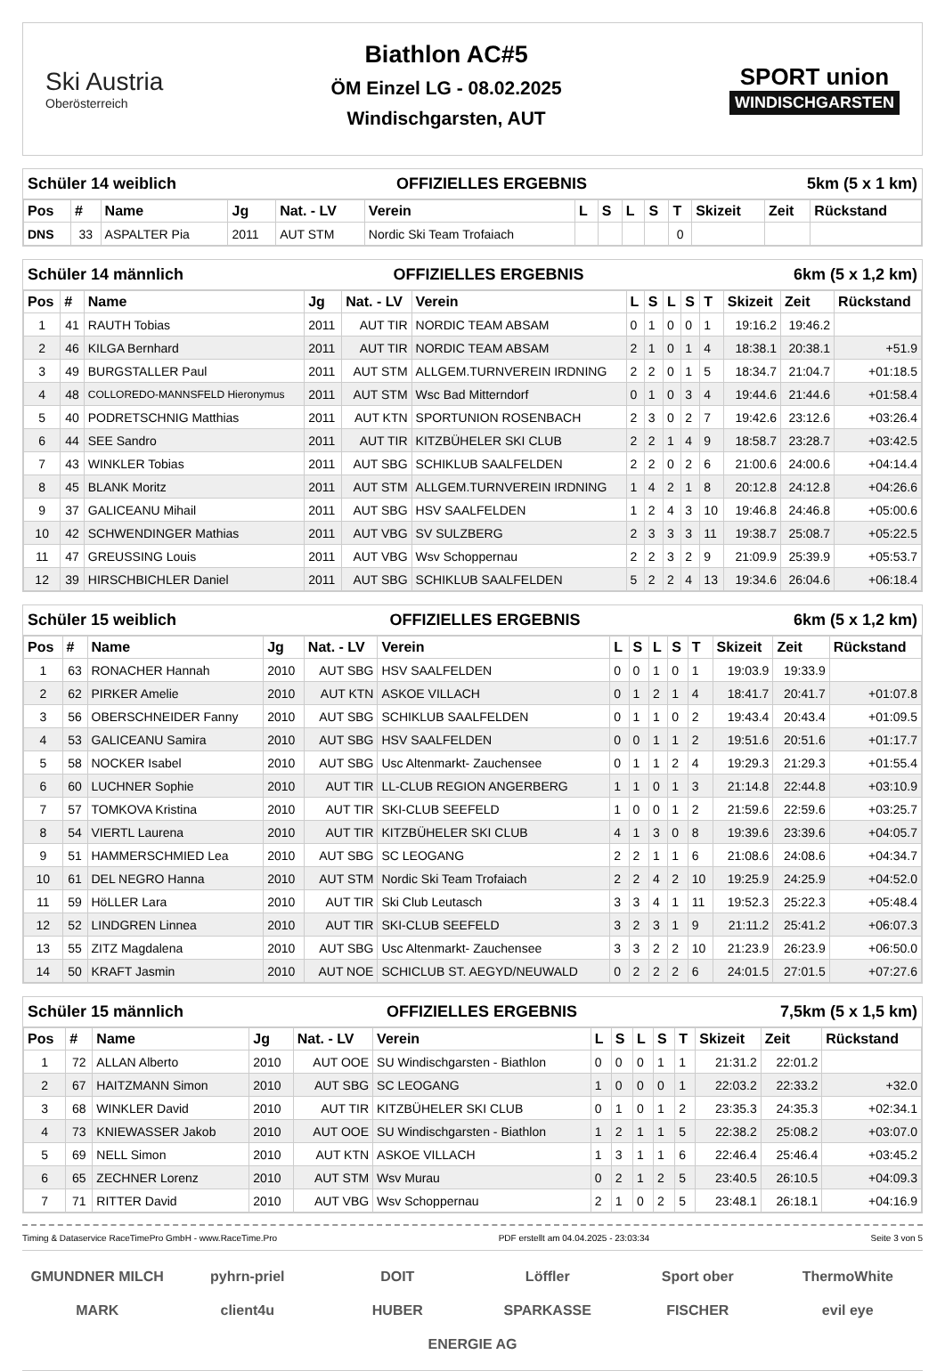Ski Austria
Oberösterreich
Biathlon AC#5
ÖM Einzel LG - 08.02.2025
Windischgarsten, AUT
SPORT union
WINDISCHGARSTEN
Schüler 14 weiblich OFFIZIELLES ERGEBNIS 5km (5 x 1 km)
| Pos | # | Name | Jg | Nat. - LV | Verein | L | S | L | S | T | Skizeit | Zeit | Rückstand |
| --- | --- | --- | --- | --- | --- | --- | --- | --- | --- | --- | --- | --- | --- |
| DNS | 33 | ASPALTER Pia | 2011 | AUT STM | Nordic Ski Team Trofaiach | | | | | 0 | | | |
Schüler 14 männlich OFFIZIELLES ERGEBNIS 6km (5 x 1,2 km)
| Pos | # | Name | Jg | Nat. - LV | Verein | L | S | L | S | T | Skizeit | Zeit | Rückstand |
| --- | --- | --- | --- | --- | --- | --- | --- | --- | --- | --- | --- | --- | --- |
| 1 | 41 | RAUTH Tobias | 2011 | AUT TIR | NORDIC TEAM ABSAM | 0 | 1 | 0 | 0 | 1 | 19:16.2 | 19:46.2 | |
| 2 | 46 | KILGA Bernhard | 2011 | AUT TIR | NORDIC TEAM ABSAM | 2 | 1 | 0 | 1 | 4 | 18:38.1 | 20:38.1 | +51.9 |
| 3 | 49 | BURGSTALLER Paul | 2011 | AUT STM | ALLGEM.TURNVEREIN IRDNING | 2 | 2 | 0 | 1 | 5 | 18:34.7 | 21:04.7 | +01:18.5 |
| 4 | 48 | COLLOREDO-MANNSFELD Hieronymus | 2011 | AUT STM | Wsc Bad Mitterndorf | 0 | 1 | 0 | 3 | 4 | 19:44.6 | 21:44.6 | +01:58.4 |
| 5 | 40 | PODRETSCHNIG Matthias | 2011 | AUT KTN | SPORTUNION ROSENBACH | 2 | 3 | 0 | 2 | 7 | 19:42.6 | 23:12.6 | +03:26.4 |
| 6 | 44 | SEE Sandro | 2011 | AUT TIR | KITZBÜHELER SKI CLUB | 2 | 2 | 1 | 4 | 9 | 18:58.7 | 23:28.7 | +03:42.5 |
| 7 | 43 | WINKLER Tobias | 2011 | AUT SBG | SCHIKLUB SAALFELDEN | 2 | 2 | 0 | 2 | 6 | 21:00.6 | 24:00.6 | +04:14.4 |
| 8 | 45 | BLANK Moritz | 2011 | AUT STM | ALLGEM.TURNVEREIN IRDNING | 1 | 4 | 2 | 1 | 8 | 20:12.8 | 24:12.8 | +04:26.6 |
| 9 | 37 | GALICEANU Mihail | 2011 | AUT SBG | HSV SAALFELDEN | 1 | 2 | 4 | 3 | 10 | 19:46.8 | 24:46.8 | +05:00.6 |
| 10 | 42 | SCHWENDINGER Mathias | 2011 | AUT VBG | SV SULZBERG | 2 | 3 | 3 | 3 | 11 | 19:38.7 | 25:08.7 | +05:22.5 |
| 11 | 47 | GREUSSING Louis | 2011 | AUT VBG | Wsv Schoppernau | 2 | 2 | 3 | 2 | 9 | 21:09.9 | 25:39.9 | +05:53.7 |
| 12 | 39 | HIRSCHBICHLER Daniel | 2011 | AUT SBG | SCHIKLUB SAALFELDEN | 5 | 2 | 2 | 4 | 13 | 19:34.6 | 26:04.6 | +06:18.4 |
Schüler 15 weiblich OFFIZIELLES ERGEBNIS 6km (5 x 1,2 km)
| Pos | # | Name | Jg | Nat. - LV | Verein | L | S | L | S | T | Skizeit | Zeit | Rückstand |
| --- | --- | --- | --- | --- | --- | --- | --- | --- | --- | --- | --- | --- | --- |
| 1 | 63 | RONACHER Hannah | 2010 | AUT SBG | HSV SAALFELDEN | 0 | 0 | 1 | 0 | 1 | 19:03.9 | 19:33.9 | |
| 2 | 62 | PIRKER Amelie | 2010 | AUT KTN | ASKOE VILLACH | 0 | 1 | 2 | 1 | 4 | 18:41.7 | 20:41.7 | +01:07.8 |
| 3 | 56 | OBERSCHNEIDER Fanny | 2010 | AUT SBG | SCHIKLUB SAALFELDEN | 0 | 1 | 1 | 0 | 2 | 19:43.4 | 20:43.4 | +01:09.5 |
| 4 | 53 | GALICEANU Samira | 2010 | AUT SBG | HSV SAALFELDEN | 0 | 0 | 1 | 1 | 2 | 19:51.6 | 20:51.6 | +01:17.7 |
| 5 | 58 | NOCKER Isabel | 2010 | AUT SBG | Usc Altenmarkt- Zauchensee | 0 | 1 | 1 | 2 | 4 | 19:29.3 | 21:29.3 | +01:55.4 |
| 6 | 60 | LUCHNER Sophie | 2010 | AUT TIR | LL-CLUB REGION ANGERBERG | 1 | 1 | 0 | 1 | 3 | 21:14.8 | 22:44.8 | +03:10.9 |
| 7 | 57 | TOMKOVA Kristina | 2010 | AUT TIR | SKI-CLUB SEEFELD | 1 | 0 | 0 | 1 | 2 | 21:59.6 | 22:59.6 | +03:25.7 |
| 8 | 54 | VIERTL Laurena | 2010 | AUT TIR | KITZBÜHELER SKI CLUB | 4 | 1 | 3 | 0 | 8 | 19:39.6 | 23:39.6 | +04:05.7 |
| 9 | 51 | HAMMERSCHMIED Lea | 2010 | AUT SBG | SC LEOGANG | 2 | 2 | 1 | 1 | 6 | 21:08.6 | 24:08.6 | +04:34.7 |
| 10 | 61 | DEL NEGRO Hanna | 2010 | AUT STM | Nordic Ski Team Trofaiach | 2 | 2 | 4 | 2 | 10 | 19:25.9 | 24:25.9 | +04:52.0 |
| 11 | 59 | HöLLER Lara | 2010 | AUT TIR | Ski Club Leutasch | 3 | 3 | 4 | 1 | 11 | 19:52.3 | 25:22.3 | +05:48.4 |
| 12 | 52 | LINDGREN Linnea | 2010 | AUT TIR | SKI-CLUB SEEFELD | 3 | 2 | 3 | 1 | 9 | 21:11.2 | 25:41.2 | +06:07.3 |
| 13 | 55 | ZITZ Magdalena | 2010 | AUT SBG | Usc Altenmarkt- Zauchensee | 3 | 3 | 2 | 2 | 10 | 21:23.9 | 26:23.9 | +06:50.0 |
| 14 | 50 | KRAFT Jasmin | 2010 | AUT NOE | SCHICLUB ST. AEGYD/NEUWALD | 0 | 2 | 2 | 2 | 6 | 24:01.5 | 27:01.5 | +07:27.6 |
Schüler 15 männlich OFFIZIELLES ERGEBNIS 7,5km (5 x 1,5 km)
| Pos | # | Name | Jg | Nat. - LV | Verein | L | S | L | S | T | Skizeit | Zeit | Rückstand |
| --- | --- | --- | --- | --- | --- | --- | --- | --- | --- | --- | --- | --- | --- |
| 1 | 72 | ALLAN Alberto | 2010 | AUT OOE | SU Windischgarsten - Biathlon | 0 | 0 | 0 | 1 | 1 | 21:31.2 | 22:01.2 | |
| 2 | 67 | HAITZMANN Simon | 2010 | AUT SBG | SC LEOGANG | 1 | 0 | 0 | 0 | 1 | 22:03.2 | 22:33.2 | +32.0 |
| 3 | 68 | WINKLER David | 2010 | AUT TIR | KITZBÜHELER SKI CLUB | 0 | 1 | 0 | 1 | 2 | 23:35.3 | 24:35.3 | +02:34.1 |
| 4 | 73 | KNIEWASSER Jakob | 2010 | AUT OOE | SU Windischgarsten - Biathlon | 1 | 2 | 1 | 1 | 5 | 22:38.2 | 25:08.2 | +03:07.0 |
| 5 | 69 | NELL Simon | 2010 | AUT KTN | ASKOE VILLACH | 1 | 3 | 1 | 1 | 6 | 22:46.4 | 25:46.4 | +03:45.2 |
| 6 | 65 | ZECHNER Lorenz | 2010 | AUT STM | Wsv Murau | 0 | 2 | 1 | 2 | 5 | 23:40.5 | 26:10.5 | +04:09.3 |
| 7 | 71 | RITTER David | 2010 | AUT VBG | Wsv Schoppernau | 2 | 1 | 0 | 2 | 5 | 23:48.1 | 26:18.1 | +04:16.9 |
Timing & Dataservice RaceTimePro GmbH - www.RaceTime.Pro PDF erstellt am 04.04.2025 - 23:03:34 Seite 3 von 5
GMUNDNER MILCH pyhrn-priel DOIT Löffler Sport ober ThermoWhite MARK client4u HUBER SPARKASSE FISCHER evil eye ENERGIE AG